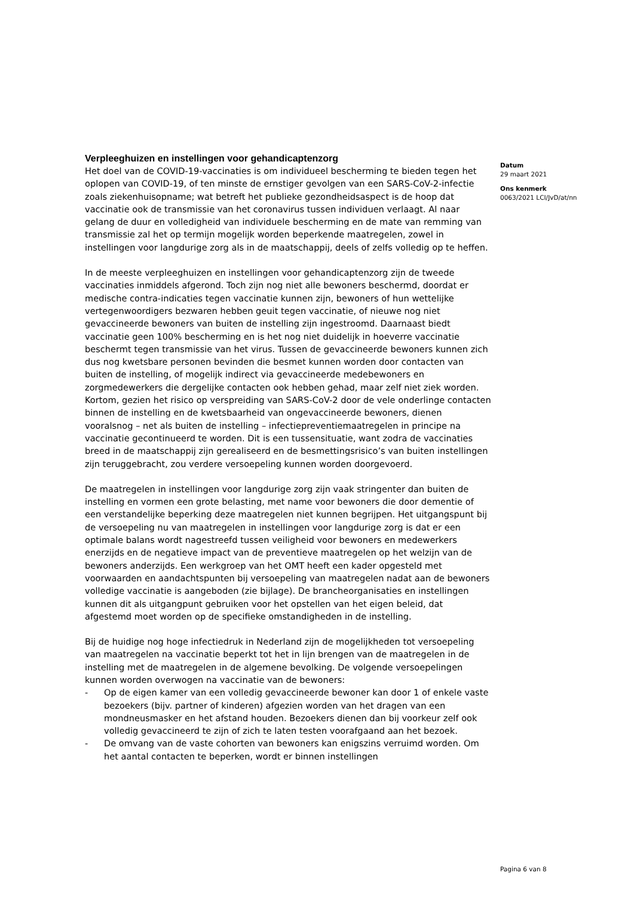Verpleeghuizen en instellingen voor gehandicaptenzorg
Het doel van de COVID-19-vaccinaties is om individueel bescherming te bieden tegen het oplopen van COVID-19, of ten minste de ernstiger gevolgen van een SARS-CoV-2-infectie zoals ziekenhuisopname; wat betreft het publieke gezondheidsaspect is de hoop dat vaccinatie ook de transmissie van het coronavirus tussen individuen verlaagt. Al naar gelang de duur en volledigheid van individuele bescherming en de mate van remming van transmissie zal het op termijn mogelijk worden beperkende maatregelen, zowel in instellingen voor langdurige zorg als in de maatschappij, deels of zelfs volledig op te heffen.
In de meeste verpleeghuizen en instellingen voor gehandicaptenzorg zijn de tweede vaccinaties inmiddels afgerond. Toch zijn nog niet alle bewoners beschermd, doordat er medische contra-indicaties tegen vaccinatie kunnen zijn, bewoners of hun wettelijke vertegenwoordigers bezwaren hebben geuit tegen vaccinatie, of nieuwe nog niet gevaccineerde bewoners van buiten de instelling zijn ingestroomd. Daarnaast biedt vaccinatie geen 100% bescherming en is het nog niet duidelijk in hoeverre vaccinatie beschermt tegen transmissie van het virus. Tussen de gevaccineerde bewoners kunnen zich dus nog kwetsbare personen bevinden die besmet kunnen worden door contacten van buiten de instelling, of mogelijk indirect via gevaccineerde medebewoners en zorgmedewerkers die dergelijke contacten ook hebben gehad, maar zelf niet ziek worden. Kortom, gezien het risico op verspreiding van SARS-CoV-2 door de vele onderlinge contacten binnen de instelling en de kwetsbaarheid van ongevaccineerde bewoners, dienen vooralsnog – net als buiten de instelling – infectiepreventiemaatregelen in principe na vaccinatie gecontinueerd te worden. Dit is een tussensituatie, want zodra de vaccinaties breed in de maatschappij zijn gerealiseerd en de besmettingsrisico’s van buiten instellingen zijn teruggebracht, zou verdere versoepeling kunnen worden doorgevoerd.
De maatregelen in instellingen voor langdurige zorg zijn vaak stringenter dan buiten de instelling en vormen een grote belasting, met name voor bewoners die door dementie of een verstandelijke beperking deze maatregelen niet kunnen begrijpen. Het uitgangspunt bij de versoepeling nu van maatregelen in instellingen voor langdurige zorg is dat er een optimale balans wordt nagestreefd tussen veiligheid voor bewoners en medewerkers enerzijds en de negatieve impact van de preventieve maatregelen op het welzijn van de bewoners anderzijds. Een werkgroep van het OMT heeft een kader opgesteld met voorwaarden en aandachtspunten bij versoepeling van maatregelen nadat aan de bewoners volledige vaccinatie is aangeboden (zie bijlage). De brancheorganisaties en instellingen kunnen dit als uitgangpunt gebruiken voor het opstellen van het eigen beleid, dat afgestemd moet worden op de specifieke omstandigheden in de instelling.
Bij de huidige nog hoge infectiedruk in Nederland zijn de mogelijkheden tot versoepeling van maatregelen na vaccinatie beperkt tot het in lijn brengen van de maatregelen in de instelling met de maatregelen in de algemene bevolking. De volgende versoepelingen kunnen worden overwogen na vaccinatie van de bewoners:
- Op de eigen kamer van een volledig gevaccineerde bewoner kan door 1 of enkele vaste bezoekers (bijv. partner of kinderen) afgezien worden van het dragen van een mondneusmasker en het afstand houden. Bezoekers dienen dan bij voorkeur zelf ook volledig gevaccineerd te zijn of zich te laten testen voorafgaand aan het bezoek.
- De omvang van de vaste cohorten van bewoners kan enigszins verruimd worden. Om het aantal contacten te beperken, wordt er binnen instellingen
Datum
29 maart 2021
Ons kenmerk
0063/2021 LCI/JvD/at/nn
Pagina 6 van 8